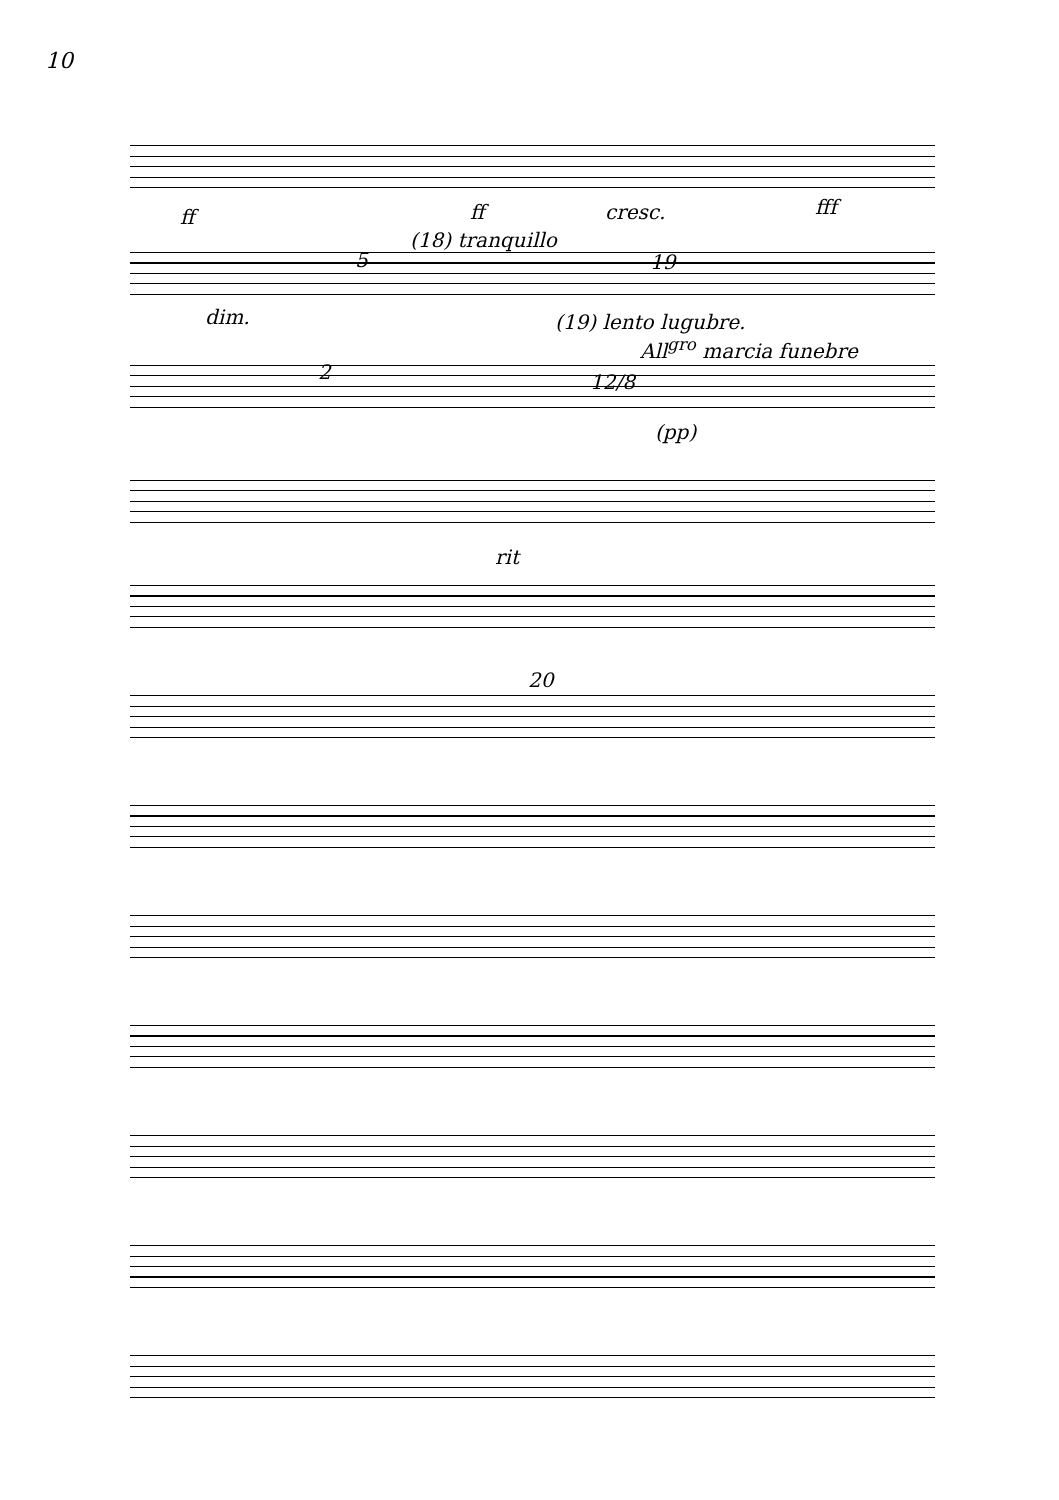10
ff ff cresc. fff
5
(18) tranquillo
19
dim. (19) lento lugubre.
All<sup>gro</sup> marcia funebre
2 12/8
(pp)
rit
20